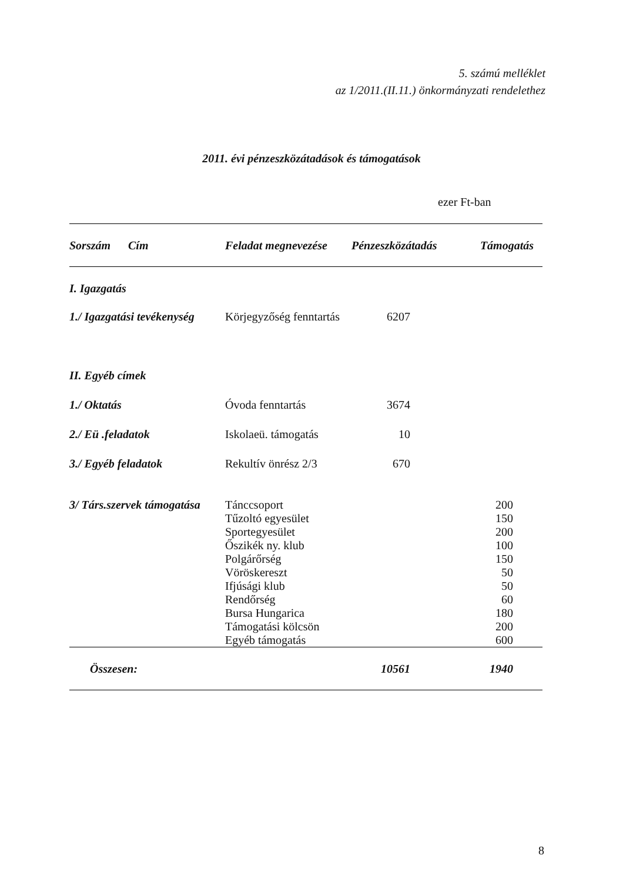5. számú melléklet
az 1/2011.(II.11.) önkormányzati rendelethez
2011. évi pénzeszközátadások és támogatások
ezer Ft-ban
| Sorszám Cím | Feladat megnevezése | Pénzeszközátadás | Támogatás |
| --- | --- | --- | --- |
| I. Igazgatás | | | |
| 1./ Igazgatási tevékenység | Körjegyzőség fenntartás | 6207 | |
| II. Egyéb címek | | | |
| 1./ Oktatás | Óvoda fenntartás | 3674 | |
| 2./ Eü .feladatok | Iskolaeü. támogatás | 10 | |
| 3./ Egyéb feladatok | Rekultív önrész 2/3 | 670 | |
| 3/ Társ.szervek támogatása | Tánccsoport | | 200 |
| | Tűzoltó egyesület | | 150 |
| | Sportegyesület | | 200 |
| | Őszikék ny. klub | | 100 |
| | Polgárőrség | | 150 |
| | Vöröskereszt | | 50 |
| | Ifjúsági klub | | 50 |
| | Rendőrség | | 60 |
| | Bursa Hungarica | | 180 |
| | Támogatási kölcsön | | 200 |
| | Egyéb támogatás | | 600 |
| Összesen: | | 10561 | 1940 |
8